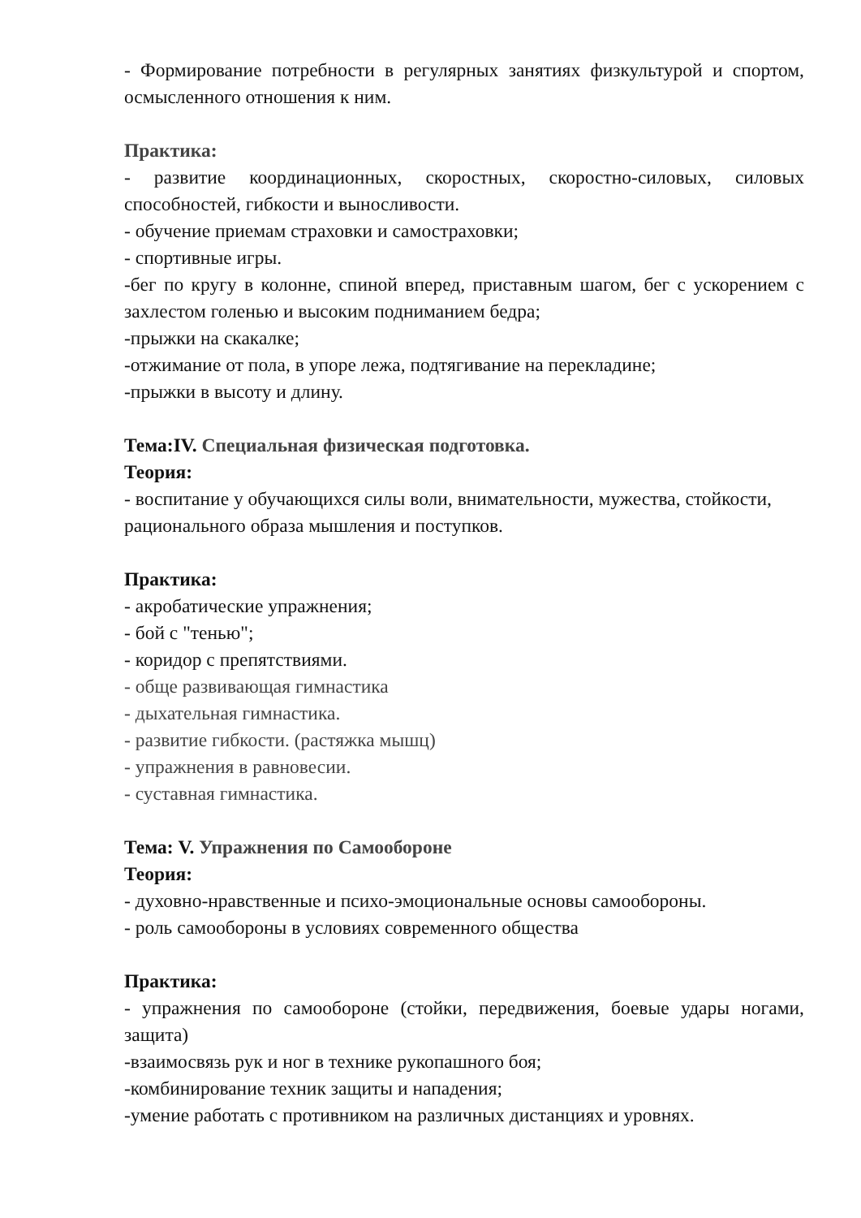- Формирование потребности в регулярных занятиях физкультурой и спортом, осмысленного отношения к ним.
Практика:
- развитие координационных, скоростных, скоростно-силовых, силовых способностей, гибкости и выносливости.
- обучение приемам страховки и самостраховки;
- спортивные игры.
-бег по кругу в колонне, спиной вперед, приставным шагом, бег с ускорением с захлестом голенью и высоким подниманием бедра;
-прыжки на скакалке;
-отжимание от пола, в упоре лежа, подтягивание на перекладине;
-прыжки в высоту и длину.
Тема:IV. Специальная физическая подготовка.
Теория:
- воспитание у обучающихся силы воли, внимательности, мужества, стойкости, рационального образа мышления и поступков.
Практика:
- акробатические упражнения;
- бой с "тенью";
- коридор с препятствиями.
- обще развивающая гимнастика
- дыхательная гимнастика.
- развитие гибкости. (растяжка мышц)
- упражнения в равновесии.
- суставная гимнастика.
Тема: V. Упражнения по Самообороне
Теория:
- духовно-нравственные и психо-эмоциональные основы самообороны.
- роль самообороны в условиях современного общества
Практика:
- упражнения по самообороне (стойки, передвижения, боевые удары ногами, защита)
-взаимосвязь рук и ног в технике рукопашного боя;
-комбинирование техник защиты и нападения;
-умение работать с противником на различных дистанциях и уровнях.